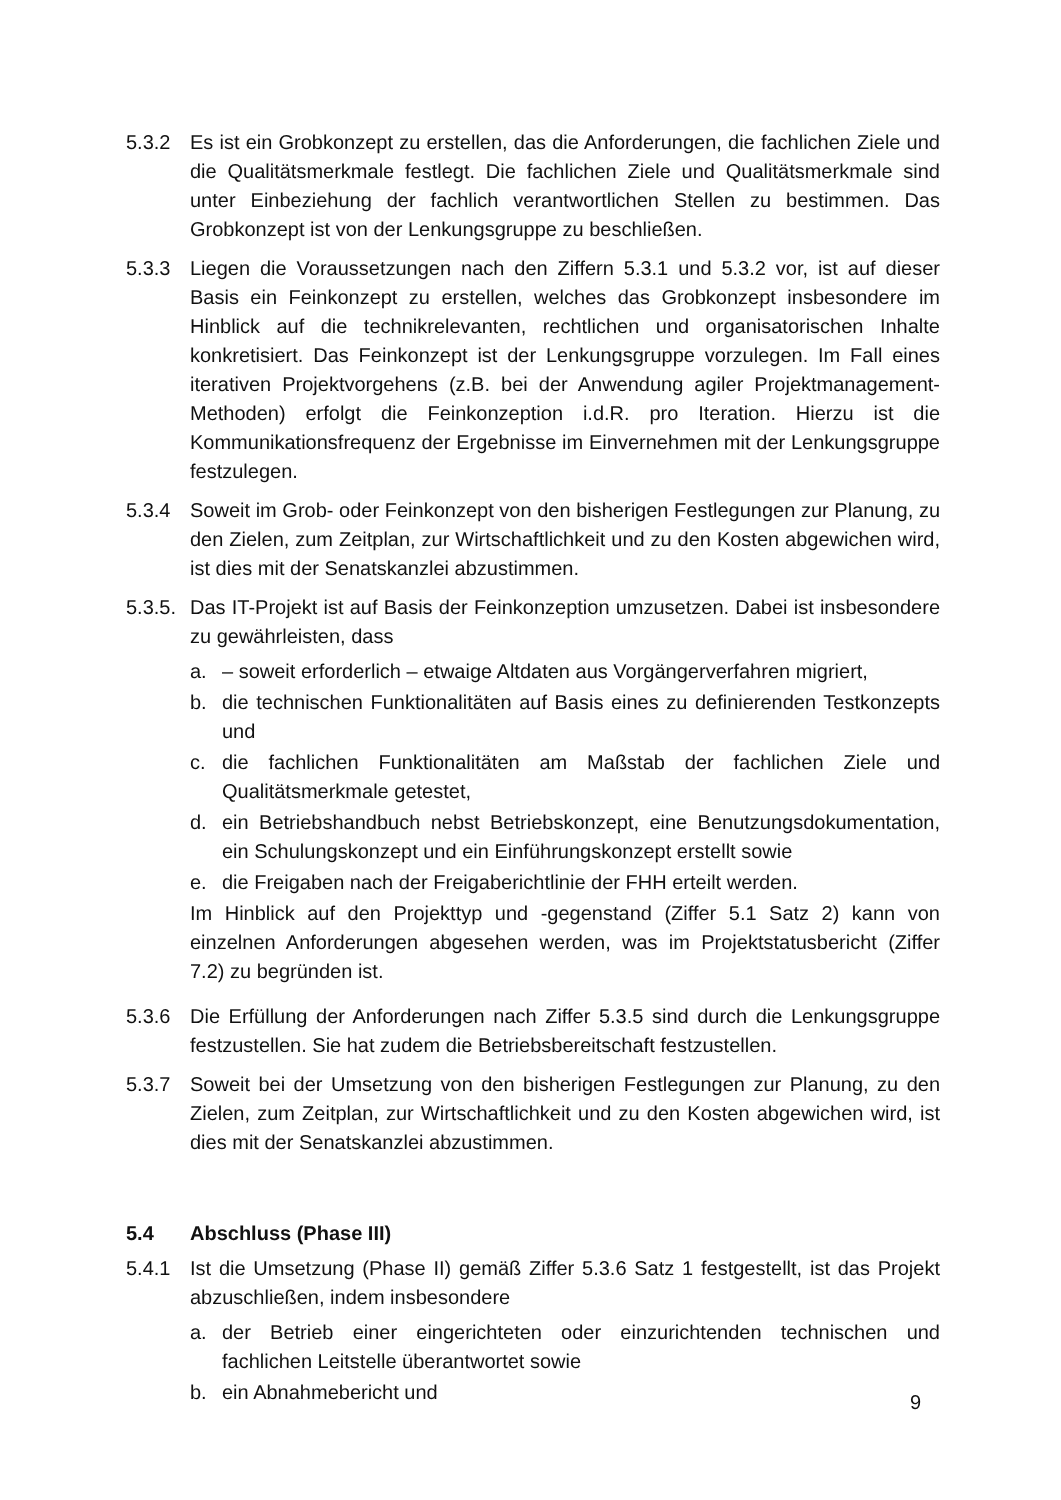5.3.2 Es ist ein Grobkonzept zu erstellen, das die Anforderungen, die fachlichen Ziele und die Qualitätsmerkmale festlegt. Die fachlichen Ziele und Qualitätsmerkmale sind unter Einbeziehung der fachlich verantwortlichen Stellen zu bestimmen. Das Grobkonzept ist von der Lenkungsgruppe zu beschließen.
5.3.3 Liegen die Voraussetzungen nach den Ziffern 5.3.1 und 5.3.2 vor, ist auf dieser Basis ein Feinkonzept zu erstellen, welches das Grobkonzept insbesondere im Hinblick auf die technikrelevanten, rechtlichen und organisatorischen Inhalte konkretisiert. Das Feinkonzept ist der Lenkungsgruppe vorzulegen. Im Fall eines iterativen Projektvorgehens (z.B. bei der Anwendung agiler Projektmanagement-Methoden) erfolgt die Feinkonzeption i.d.R. pro Iteration. Hierzu ist die Kommunikationsfrequenz der Ergebnisse im Einvernehmen mit der Lenkungsgruppe festzulegen.
5.3.4 Soweit im Grob- oder Feinkonzept von den bisherigen Festlegungen zur Planung, zu den Zielen, zum Zeitplan, zur Wirtschaftlichkeit und zu den Kosten abgewichen wird, ist dies mit der Senatskanzlei abzustimmen.
5.3.5.
Das IT-Projekt ist auf Basis der Feinkonzeption umzusetzen. Dabei ist insbesondere zu gewährleisten, dass
a. – soweit erforderlich – etwaige Altdaten aus Vorgängerverfahren migriert,
b. die technischen Funktionalitäten auf Basis eines zu definierenden Testkonzepts und
c. die fachlichen Funktionalitäten am Maßstab der fachlichen Ziele und Qualitätsmerkmale getestet,
d. ein Betriebshandbuch nebst Betriebskonzept, eine Benutzungsdokumentation, ein Schulungskonzept und ein Einführungskonzept erstellt sowie
e. die Freigaben nach der Freigaberichtlinie der FHH erteilt werden.
Im Hinblick auf den Projekttyp und -gegenstand (Ziffer 5.1 Satz 2) kann von einzelnen Anforderungen abgesehen werden, was im Projektstatusbericht (Ziffer 7.2) zu begründen ist.
5.3.6 Die Erfüllung der Anforderungen nach Ziffer 5.3.5 sind durch die Lenkungsgruppe festzustellen. Sie hat zudem die Betriebsbereitschaft festzustellen.
5.3.7 Soweit bei der Umsetzung von den bisherigen Festlegungen zur Planung, zu den Zielen, zum Zeitplan, zur Wirtschaftlichkeit und zu den Kosten abgewichen wird, ist dies mit der Senatskanzlei abzustimmen.
5.4 Abschluss (Phase III)
5.4.1 Ist die Umsetzung (Phase II) gemäß Ziffer 5.3.6 Satz 1 festgestellt, ist das Projekt abzuschließen, indem insbesondere
a. der Betrieb einer eingerichteten oder einzurichtenden technischen und fachlichen Leitstelle überantwortet sowie
b. ein Abnahmebericht und
9